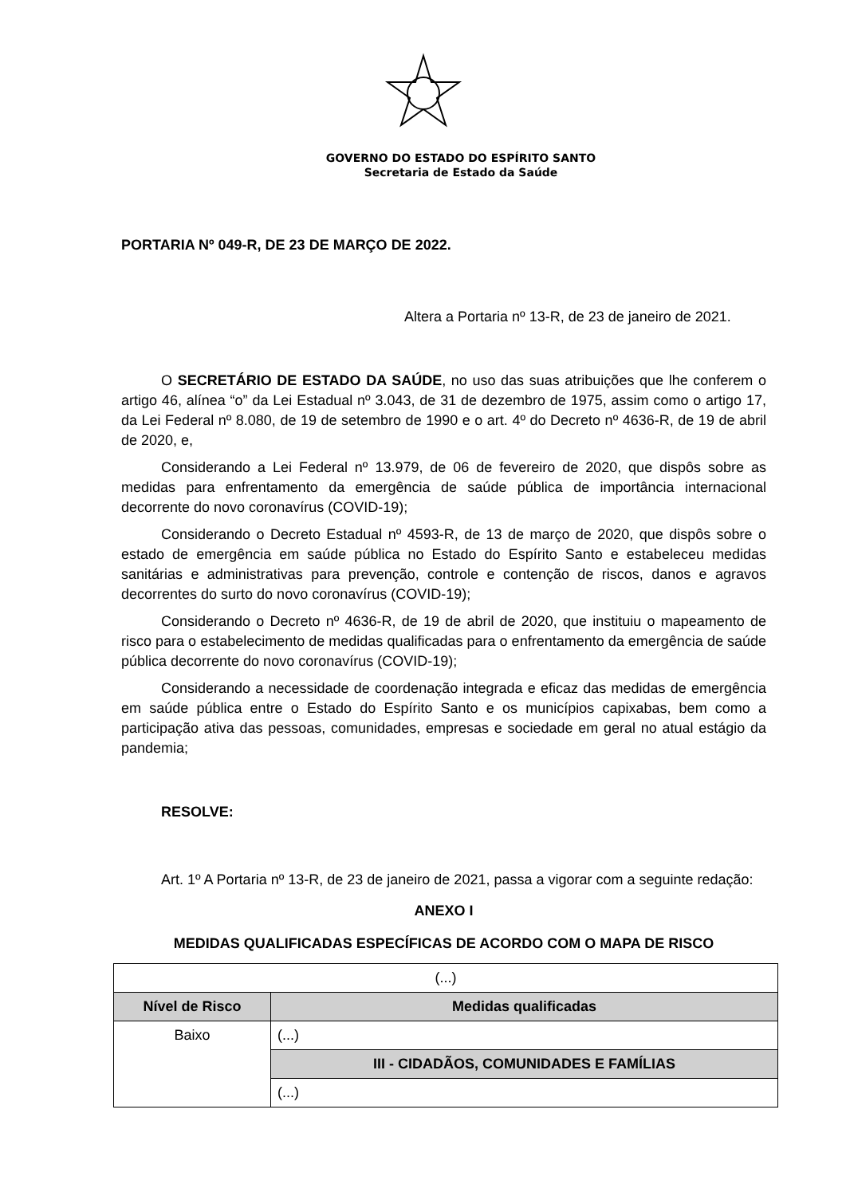GOVERNO DO ESTADO DO ESPÍRITO SANTO
Secretaria de Estado da Saúde
PORTARIA Nº 049-R, DE 23 DE MARÇO DE 2022.
Altera a Portaria nº 13-R, de 23 de janeiro de 2021.
O SECRETÁRIO DE ESTADO DA SAÚDE, no uso das suas atribuições que lhe conferem o artigo 46, alínea “o” da Lei Estadual nº 3.043, de 31 de dezembro de 1975, assim como o artigo 17, da Lei Federal nº 8.080, de 19 de setembro de 1990 e o art. 4º do Decreto nº 4636-R, de 19 de abril de 2020, e,
Considerando a Lei Federal nº 13.979, de 06 de fevereiro de 2020, que dispôs sobre as medidas para enfrentamento da emergência de saúde pública de importância internacional decorrente do novo coronavírus (COVID-19);
Considerando o Decreto Estadual nº 4593-R, de 13 de março de 2020, que dispôs sobre o estado de emergência em saúde pública no Estado do Espírito Santo e estabeleceu medidas sanitárias e administrativas para prevenção, controle e contenção de riscos, danos e agravos decorrentes do surto do novo coronavírus (COVID-19);
Considerando o Decreto nº 4636-R, de 19 de abril de 2020, que instituiu o mapeamento de risco para o estabelecimento de medidas qualificadas para o enfrentamento da emergência de saúde pública decorrente do novo coronavírus (COVID-19);
Considerando a necessidade de coordenação integrada e eficaz das medidas de emergência em saúde pública entre o Estado do Espírito Santo e os municípios capixabas, bem como a participação ativa das pessoas, comunidades, empresas e sociedade em geral no atual estágio da pandemia;
RESOLVE:
Art. 1º A Portaria nº 13-R, de 23 de janeiro de 2021, passa a vigorar com a seguinte redação:
ANEXO I
MEDIDAS QUALIFICADAS ESPECÍFICAS DE ACORDO COM O MAPA DE RISCO
| (...) | |
| Nível de Risco | Medidas qualificadas |
| Baixo | (...) |
| | III - CIDADÃOS, COMUNIDADES E FAMÍLIAS |
| | (...) |